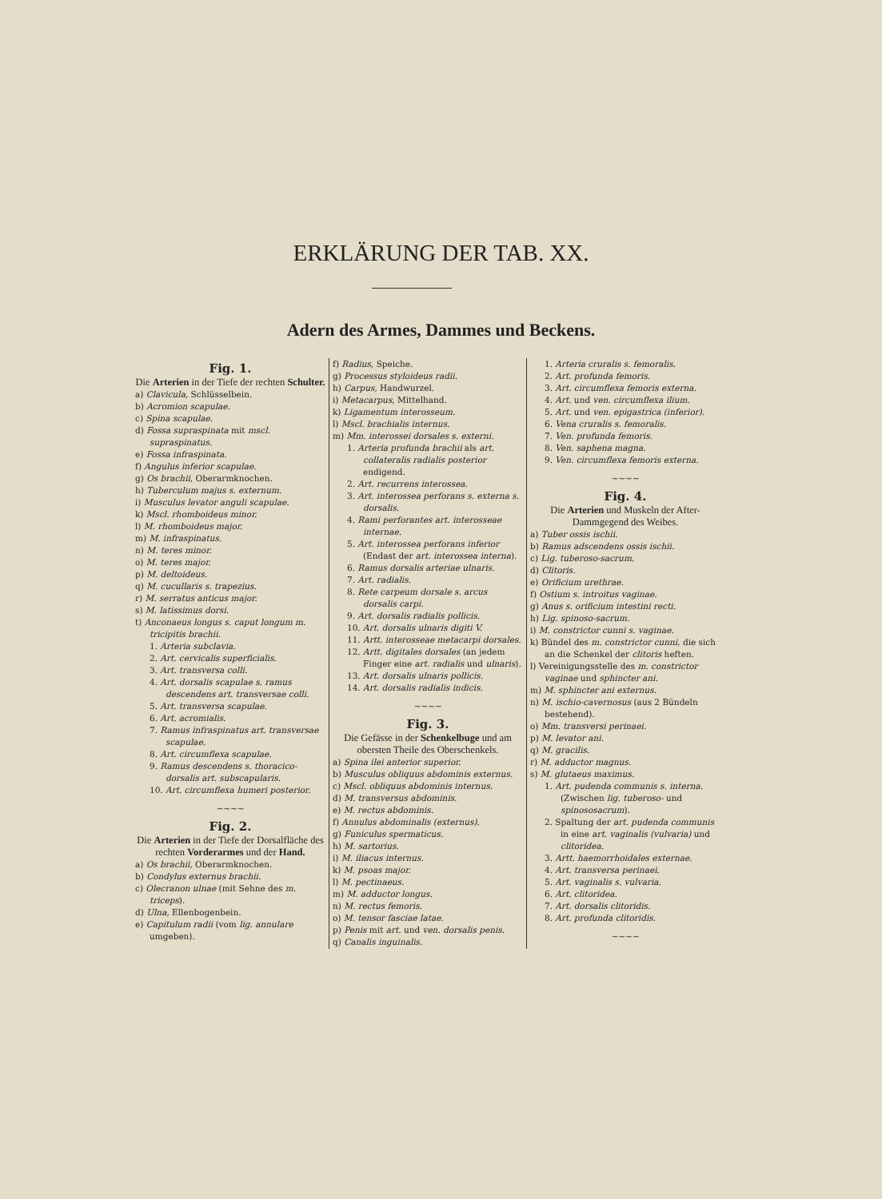ERKLÄRUNG DER TAB. XX.
Adern des Armes, Dammes und Beckens.
Fig. 1.
Die Arterien in der Tiefe der rechten Schulter.
a) Clavicula, Schlüsselbein.
b) Acromion scapulae.
c) Spina scapulae.
d) Fossa supraspinata mit mscl. supraspinatus.
e) Fossa infraspinata.
f) Angulus inferior scapulae.
g) Os brachii, Oberarmknochen.
h) Tuberculum majus s. externum.
i) Musculus levator anguli scapulae.
k) Mscl. rhomboideus minor.
l) M. rhomboideus major.
m) M. infraspinatus.
n) M. teres minor.
o) M. teres major.
p) M. deltoideus.
q) M. cucullaris s. trapezius.
r) M. serratus anticus major.
s) M. latissimus dorsi.
t) Anconaeus longus s. caput longum m. tricipitis brachii.
1. Arteria subclavia.
2. Art. cervicalis superficialis.
3. Art. transversa colli.
4. Art. dorsalis scapulae s. ramus descendens art. transversae colli.
5. Art. transversa scapulae.
6. Art. acromialis.
7. Ramus infraspinatus art. transversae scapulae.
8. Art. circumflexa scapulae.
9. Ramus descendens s. thoracico-dorsalis art. subscapularis.
10. Art. circumflexa humeri posterior.
~~~~
Fig. 2.
Die Arterien in der Tiefe der Dorsalfläche des rechten Vorderarmes und der Hand.
a) Os brachii, Oberarmknochen.
b) Condylus externus brachii.
c) Olecranon ulnae (mit Sehne des m. triceps).
d) Ulna, Ellenbogenbein.
e) Capitulum radii (vom lig. annulare umgeben).
f) Radius, Speiche.
g) Processus styloideus radii.
h) Carpus, Handwurzel.
i) Metacarpus, Mittelhand.
k) Ligamentum interosseum.
l) Mscl. brachialis internus.
m) Mm. interossei dorsales s. externi.
1. Arteria profunda brachii als art. collateralis radialis posterior endigend.
2. Art. recurrens interossea.
3. Art. interossea perforans s. externa s. dorsalis.
4. Rami perforantes art. interosseae internae.
5. Art. interossea perforans inferior (Endast der art. interossea interna).
6. Ramus dorsalis arteriae ulnaris.
7. Art. radialis.
8. Rete carpeum dorsale s. arcus dorsalis carpi.
9. Art. dorsalis radialis pollicis.
10. Art. dorsalis ulnaris digiti V.
11. Artt. interosseae metacarpi dorsales.
12. Artt. digitales dorsales (an jedem Finger eine art. radialis und ulnaris).
13. Art. dorsalis ulnaris pollicis.
14. Art. dorsalis radialis indicis.
~~~~
Fig. 3.
Die Gefässe in der Schenkelbuge und am obersten Theile des Oberschenkels.
a) Spina ilei anterior superior.
b) Musculus obliquus abdominis externus.
c) Mscl. obliquus abdominis internus.
d) M. transversus abdominis.
e) M. rectus abdominis.
f) Annulus abdominalis (externus).
g) Funiculus spermaticus.
h) M. sartorius.
i) M. iliacus internus.
k) M. psoas major.
l) M. pectinaeus.
m) M. adductor longus.
n) M. rectus femoris.
o) M. tensor fasciae latae.
p) Penis mit art. und ven. dorsalis penis.
q) Canalis inguinalis.
1. Arteria cruralis s. femoralis.
2. Art. profunda femoris.
3. Art. circumflexa femoris externa.
4. Art. und ven. circumflexa ilium.
5. Art. und ven. epigastrica (inferior).
6. Vena cruralis s. femoralis.
7. Ven. profunda femoris.
8. Ven. saphena magna.
9. Ven. circumflexa femoris externa.
~~~~
Fig. 4.
Die Arterien und Muskeln der After-Dammgegend des Weibes.
a) Tuber ossis ischii.
b) Ramus adscendens ossis ischii.
c) Lig. tuberoso-sacrum.
d) Clitoris.
e) Orificium urethrae.
f) Ostium s. introitus vaginae.
g) Anus s. orificium intestini recti.
h) Lig. spinoso-sacrum.
i) M. constrictor cunni s. vaginae.
k) Bündel des m. constrictor cunni, die sich an die Schenkel der clitoris heften.
l) Vereinigungsstelle des m. constrictor vaginae und sphincter ani.
m) M. sphincter ani externus.
n) M. ischio-cavernosus (aus 2 Bündeln bestehend).
o) Mm. transversi perinaei.
p) M. levator ani.
q) M. gracilis.
r) M. adductor magnus.
s) M. glutaeus maximus.
1. Art. pudenda communis s. interna. (Zwischen lig. tuberoso- und spinososacrum).
2. Spaltung der art. pudenda communis in eine art. vaginalis (vulvaria) und clitoridea.
3. Artt. haemorrhoidales externae.
4. Art. transversa perinaei.
5. Art. vaginalis s. vulvaria.
6. Art. clitoridea.
7. Art. dorsalis clitoridis.
8. Art. profunda clitoridis.
~~~~